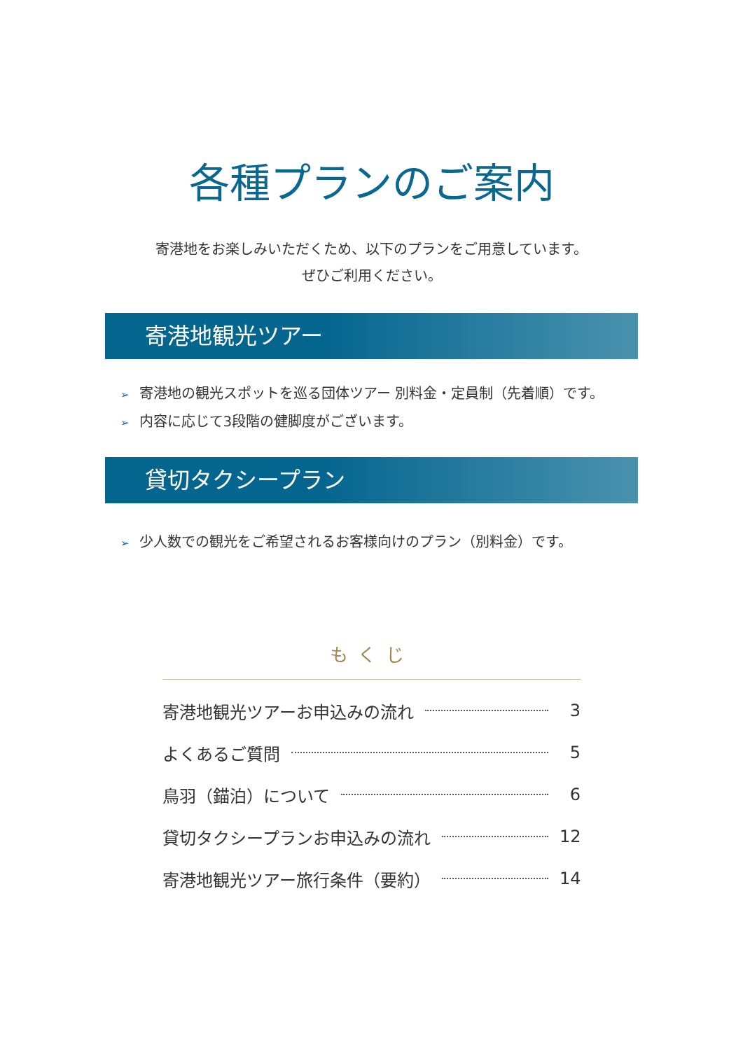各種プランのご案内
寄港地をお楽しみいただくため、以下のプランをご用意しています。
ぜひご利用ください。
寄港地観光ツアー
➢ 寄港地の観光スポットを巡る団体ツアー 別料金・定員制（先着順）です。
➢ 内容に応じて3段階の健脚度がございます。
貸切タクシープラン
➢ 少人数での観光をご希望されるお客様向けのプラン（別料金）です。
もくじ
寄港地観光ツアーお申込みの流れ 3
よくあるご質問 5
鳥羽（錨泊）について 6
貸切タクシープランお申込みの流れ 12
寄港地観光ツアー旅行条件（要約） 14